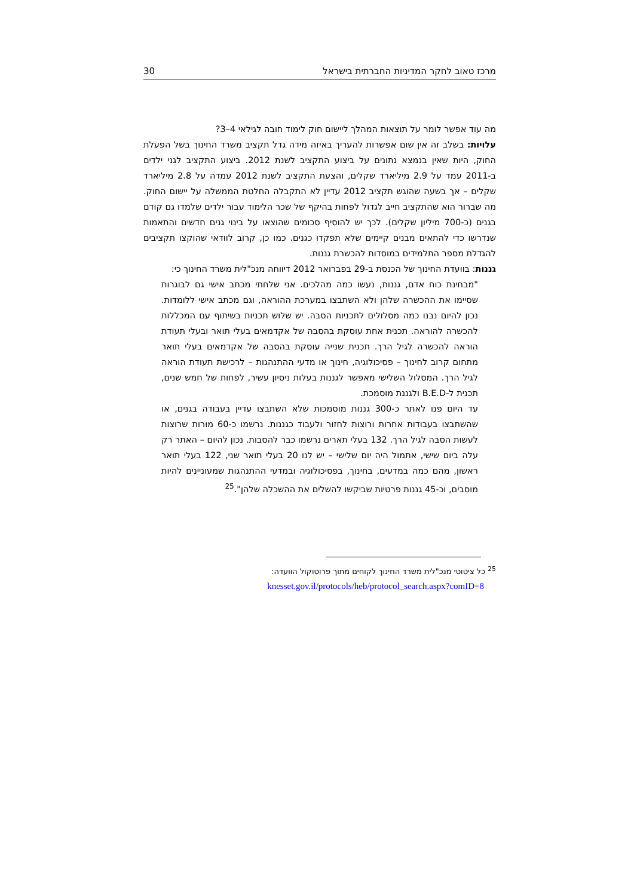מרכז טאוב לחקר המדיניות החברתית בישראל 30
מה עוד אפשר לומר על תוצאות המהלך ליישום חוק לימוד חובה לגילאי 4–3?
עלויות: בשלב זה אין שום אפשרות להעריך באיזה מידה גדל תקציב משרד החינוך בשל הפעלת החוק, היות שאין בנמצא נתונים על ביצוע התקציב לשנת 2012. ביצוע התקציב לגני ילדים ב-2011 עמד על 2.9 מיליארד שקלים, והצעת התקציב לשנת 2012 עמדה על 2.8 מיליארד שקלים – אך בשעה שהוגש תקציב 2012 עדיין לא התקבלה החלטת הממשלה על יישום החוק. מה שברור הוא שהתקציב חייב לגדול לפחות בהיקף של שכר הלימוד עבור ילדים שלמדו גם קודם בגנים (כ-700 מיליון שקלים). לכך יש להוסיף סכומים שהוצאו על בינוי גנים חדשים והתאמות שנדרשו כדי להתאים מבנים קיימים שלא תפקדו כגנים. כמו כן, קרוב לוודאי שהוקצו תקציבים להגדלת מספר התלמידים במוסדות להכשרת גננות.
גננות: בוועדת החינוך של הכנסת ב-29 בפברואר 2012 דיווחה מנכ"לית משרד החינוך כי:
"מבחינת כוח אדם, גננות, נעשו כמה מהלכים. אני שלחתי מכתב אישי גם לבוגרות שסיימו את ההכשרה שלהן ולא השתבצו במערכת ההוראה, וגם מכתב אישי ללומדות. נכון להיום נבנו כמה מסלולים לתכניות הסבה. יש שלוש תכניות בשיתוף עם המכללות להכשרה להוראה. תכנית אחת עוסקת בהסבה של אקדמאים בעלי תואר ובעלי תעודת הוראה להכשרה לגיל הרך. תכנית שנייה עוסקת בהסבה של אקדמאים בעלי תואר מתחום קרוב לחינוך – פסיכולוגיה, חינוך או מדעי ההתנהגות – לרכישת תעודת הוראה לגיל הרך. המסלול השלישי מאפשר לגננות בעלות ניסיון עשיר, לפחות של חמש שנים, תכנית ל-B.E.D ולגננת מוסמכת.
עד היום פנו לאתר כ-300 גננות מוסמכות שלא השתבצו עדיין בעבודה בגנים, או שהשתבצו בעבודות אחרות ורוצות לחזור ולעבוד כגננות. נרשמו כ-60 מורות שרוצות לעשות הסבה לגיל הרך. 132 בעלי תארים נרשמו כבר להסבות. נכון להיום – האתר רק עלה ביום שישי, אתמול היה יום שלישי – יש לנו 20 בעלי תואר שני, 122 בעלי תואר ראשון, מהם כמה במדעים, בחינוך, בפסיכולוגיה ובמדעי ההתנהגות שמעוניינים להיות מוסבים, וכ-45 גננות פרטיות שביקשו להשלים את ההשכלה שלהן".<sup>25</sup>
<sup>25</sup> כל ציטוטי מנכ"לית משרד החינוך לקוחים מתוך פרוטוקול הוועדה:
knesset.gov.il/protocols/heb/protocol_search.aspx?comID=8